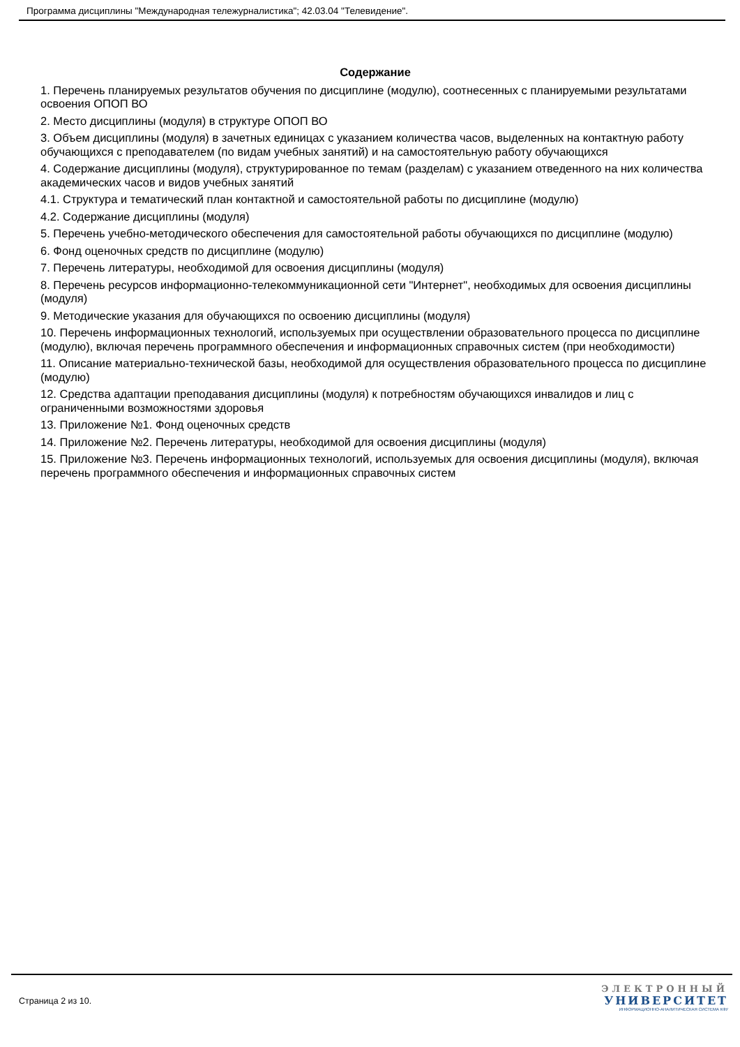Программа дисциплины "Международная тележурналистика"; 42.03.04 "Телевидение".
Содержание
1. Перечень планируемых результатов обучения по дисциплине (модулю), соотнесенных с планируемыми результатами освоения ОПОП ВО
2. Место дисциплины (модуля) в структуре ОПОП ВО
3. Объем дисциплины (модуля) в зачетных единицах с указанием количества часов, выделенных на контактную работу обучающихся с преподавателем (по видам учебных занятий) и на самостоятельную работу обучающихся
4. Содержание дисциплины (модуля), структурированное по темам (разделам) с указанием отведенного на них количества академических часов и видов учебных занятий
4.1. Структура и тематический план контактной и самостоятельной работы по дисциплине (модулю)
4.2. Содержание дисциплины (модуля)
5. Перечень учебно-методического обеспечения для самостоятельной работы обучающихся по дисциплине (модулю)
6. Фонд оценочных средств по дисциплине (модулю)
7. Перечень литературы, необходимой для освоения дисциплины (модуля)
8. Перечень ресурсов информационно-телекоммуникационной сети "Интернет", необходимых для освоения дисциплины (модуля)
9. Методические указания для обучающихся по освоению дисциплины (модуля)
10. Перечень информационных технологий, используемых при осуществлении образовательного процесса по дисциплине (модулю), включая перечень программного обеспечения и информационных справочных систем (при необходимости)
11. Описание материально-технической базы, необходимой для осуществления образовательного процесса по дисциплине (модулю)
12. Средства адаптации преподавания дисциплины (модуля) к потребностям обучающихся инвалидов и лиц с ограниченными возможностями здоровья
13. Приложение №1. Фонд оценочных средств
14. Приложение №2. Перечень литературы, необходимой для освоения дисциплины (модуля)
15. Приложение №3. Перечень информационных технологий, используемых для освоения дисциплины (модуля), включая перечень программного обеспечения и информационных справочных систем
Страница 2 из 10.
ЭЛЕКТРОННЫЙ
УНИВЕРСИТЕТ
ИНФОРМАЦИОННО-АНАЛИТИЧЕСКАЯ СИСТЕМА КФУ